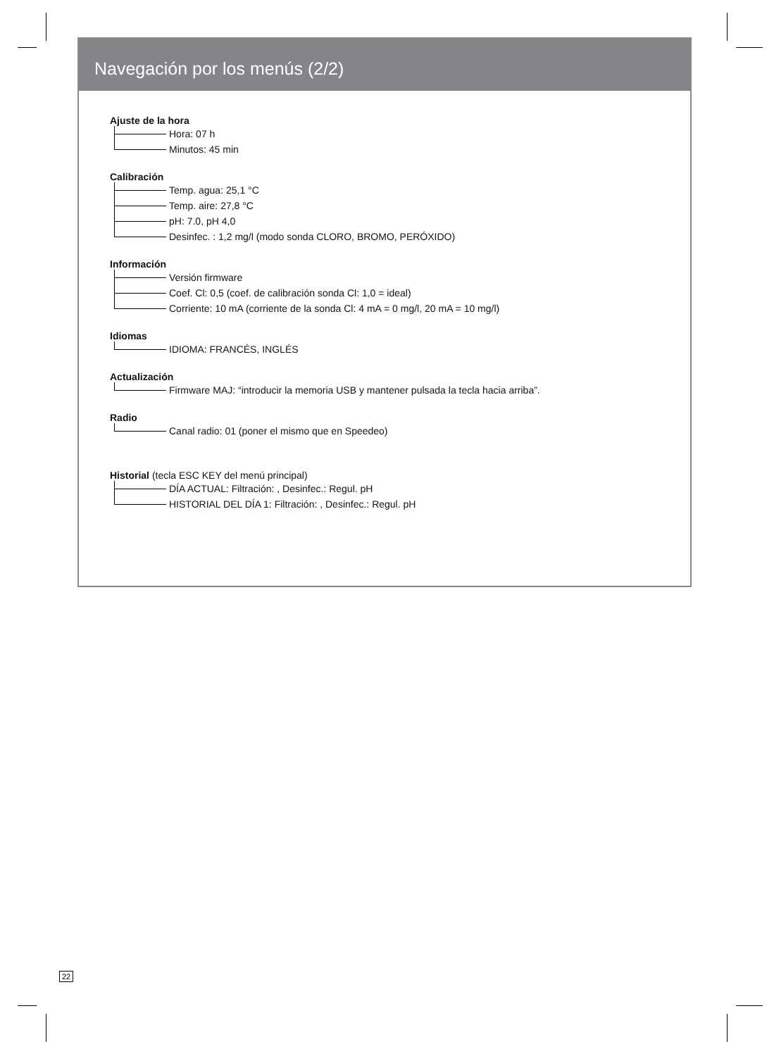Navegación por los menús (2/2)
Ajuste de la hora
Hora: 07 h
Minutos: 45 min
Calibración
Temp. agua: 25,1 °C
Temp. aire: 27,8 °C
pH: 7.0, pH 4,0
Desinfec. : 1,2 mg/l (modo sonda CLORO, BROMO, PERÓXIDO)
Información
Versión firmware
Coef. Cl: 0,5 (coef. de calibración sonda Cl: 1,0 = ideal)
Corriente: 10 mA (corriente de la sonda Cl: 4 mA = 0 mg/l, 20 mA = 10 mg/l)
Idiomas
IDIOMA: FRANCÉS, INGLÉS
Actualización
Firmware MAJ: “introducir la memoria USB y mantener pulsada la tecla hacia arriba”.
Radio
Canal radio: 01 (poner el mismo que en Speedeo)
Historial (tecla ESC KEY del menú principal)
DÍA ACTUAL: Filtración: , Desinfec.: Regul. pH
HISTORIAL DEL DÍA 1: Filtración: , Desinfec.: Regul. pH
22